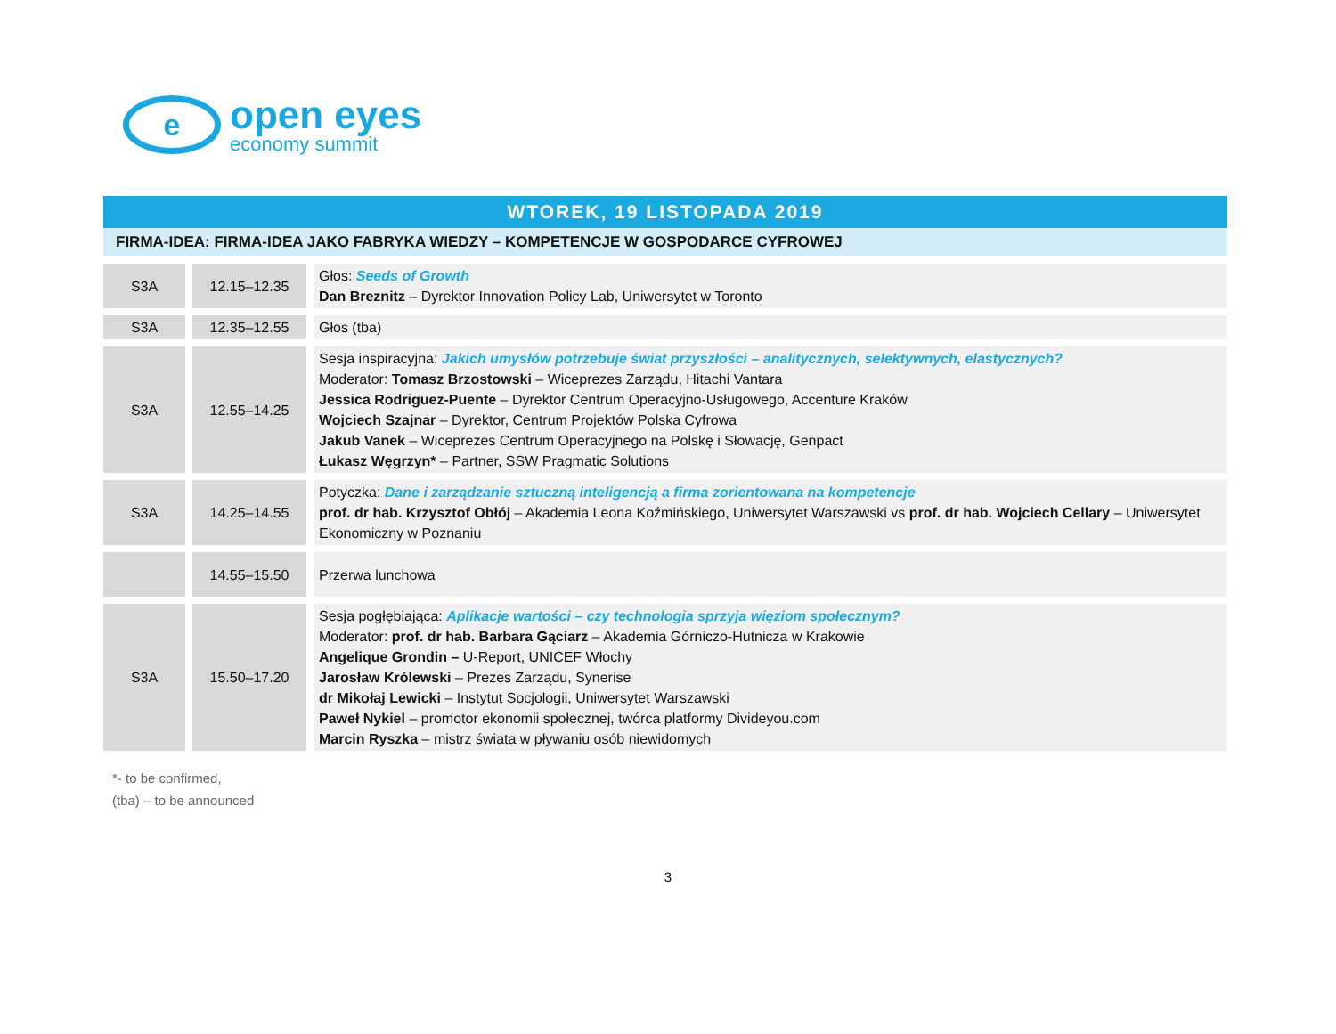e
open eyes
economy summit
WTOREK, 19 LISTOPADA 2019
FIRMA-IDEA: FIRMA-IDEA JAKO FABRYKA WIEDZY – KOMPETENCJE W GOSPODARCE CYFROWEJ
| S3A | 12.15–12.35 | Głos: Seeds of Growth Dan Breznitz – Dyrektor Innovation Policy Lab, Uniwersytet w Toronto |
| S3A | 12.35–12.55 | Głos (tba) |
| S3A | 12.55–14.25 | Sesja inspiracyjna: Jakich umysłów potrzebuje świat przyszłości – analitycznych, selektywnych, elastycznych? Moderator: Tomasz Brzostowski – Wiceprezes Zarządu, Hitachi Vantara Jessica Rodriguez-Puente – Dyrektor Centrum Operacyjno-Usługowego, Accenture Kraków Wojciech Szajnar – Dyrektor, Centrum Projektów Polska Cyfrowa Jakub Vanek – Wiceprezes Centrum Operacyjnego na Polskę i Słowację, Genpact Łukasz Węgrzyn* – Partner, SSW Pragmatic Solutions |
| S3A | 14.25–14.55 | Potyczka: Dane i zarządzanie sztuczną inteligencją a firma zorientowana na kompetencje prof. dr hab. Krzysztof Obłój – Akademia Leona Koźmińskiego, Uniwersytet Warszawski vs prof. dr hab. Wojciech Cellary – Uniwersytet Ekonomiczny w Poznaniu |
| | 14.55–15.50 | Przerwa lunchowa |
| S3A | 15.50–17.20 | Sesja pogłębiająca: Aplikacje wartości – czy technologia sprzyja więziom społecznym? Moderator: prof. dr hab. Barbara Gąciarz – Akademia Górniczo-Hutnicza w Krakowie Angelique Grondin – U-Report, UNICEF Włochy Jarosław Królewski – Prezes Zarządu, Synerise dr Mikołaj Lewicki – Instytut Socjologii, Uniwersytet Warszawski Paweł Nykiel – promotor ekonomii społecznej, twórca platformy Divideyou.com Marcin Ryszka – mistrz świata w pływaniu osób niewidomych |
*- to be confirmed,
(tba) – to be announced
3